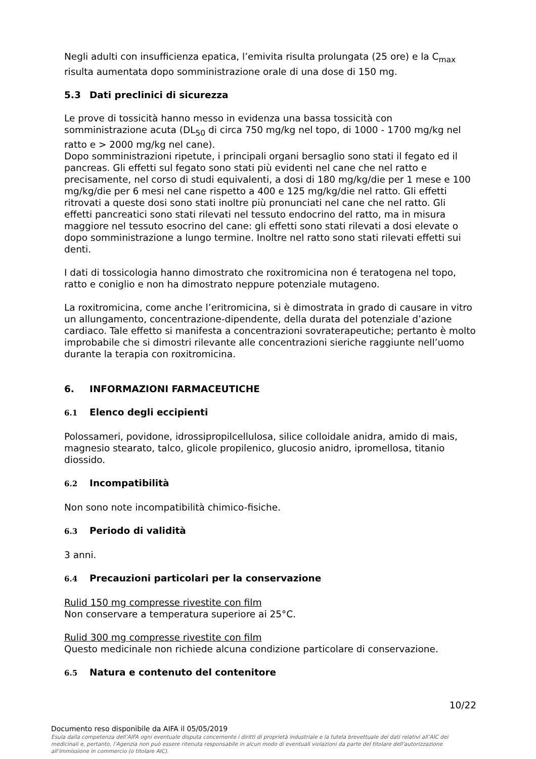Negli adulti con insufficienza epatica, l’emivita risulta prolungata (25 ore) e la C<sub>max</sub> risulta aumentata dopo somministrazione orale di una dose di 150 mg.
5.3 Dati preclinici di sicurezza
Le prove di tossicità hanno messo in evidenza una bassa tossicità con somministrazione acuta (DL<sub>50</sub> di circa 750 mg/kg nel topo, di 1000 - 1700 mg/kg nel ratto e > 2000 mg/kg nel cane).
Dopo somministrazioni ripetute, i principali organi bersaglio sono stati il fegato ed il pancreas. Gli effetti sul fegato sono stati più evidenti nel cane che nel ratto e precisamente, nel corso di studi equivalenti, a dosi di 180 mg/kg/die per 1 mese e 100 mg/kg/die per 6 mesi nel cane rispetto a 400 e 125 mg/kg/die nel ratto. Gli effetti ritrovati a queste dosi sono stati inoltre più pronunciati nel cane che nel ratto. Gli effetti pancreatici sono stati rilevati nel tessuto endocrino del ratto, ma in misura maggiore nel tessuto esocrino del cane: gli effetti sono stati rilevati a dosi elevate o dopo somministrazione a lungo termine. Inoltre nel ratto sono stati rilevati effetti sui denti.
I dati di tossicologia hanno dimostrato che roxitromicina non é teratogena nel topo, ratto e coniglio e non ha dimostrato neppure potenziale mutageno.
La roxitromicina, come anche l’eritromicina, si è dimostrata in grado di causare in vitro un allungamento, concentrazione-dipendente, della durata del potenziale d’azione cardiaco. Tale effetto si manifesta a concentrazioni sovraterapeutiche; pertanto è molto improbabile che si dimostri rilevante alle concentrazioni sieriche raggiunte nell’uomo durante la terapia con roxitromicina.
6. INFORMAZIONI FARMACEUTICHE
6.1 Elenco degli eccipienti
Polossameri, povidone, idrossipropilcellulosa, silice colloidale anidra, amido di mais, magnesio stearato, talco, glicole propilenico, glucosio anidro, ipromellosa, titanio diossido.
6.2 Incompatibilità
Non sono note incompatibilità chimico-fisiche.
6.3 Periodo di validità
3 anni.
6.4 Precauzioni particolari per la conservazione
Rulid 150 mg compresse rivestite con film
Non conservare a temperatura superiore ai 25°C.
Rulid 300 mg compresse rivestite con film
Questo medicinale non richiede alcuna condizione particolare di conservazione.
6.5 Natura e contenuto del contenitore
10/22
Documento reso disponibile da AIFA il 05/05/2019
Esula dalla competenza dell’AIFA ogni eventuale disputa concernente i diritti di proprietà industriale e la tutela brevettuale dei dati relativi all’AIC dei medicinali e, pertanto, l’Agenzia non può essere ritenuta responsabile in alcun modo di eventuali violazioni da parte del titolare dell'autorizzazione all'immissione in commercio (o titolare AIC).